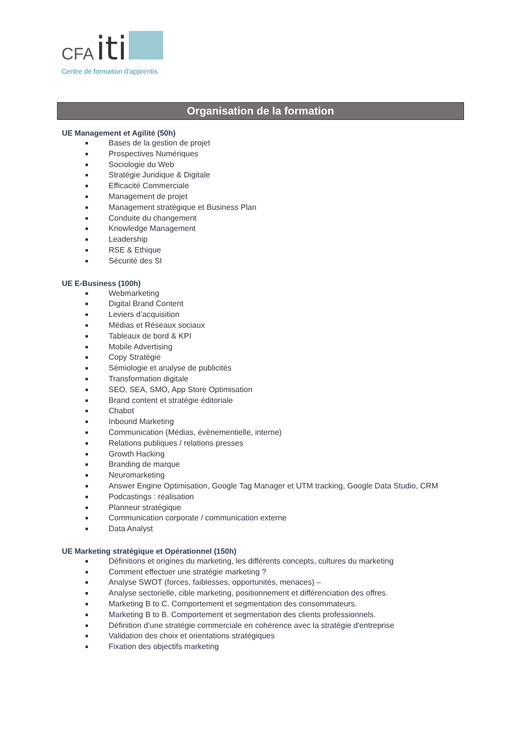CFA iti
Centre de formation d'apprentis
Organisation de la formation
UE Management et Agilité (50h)
Bases de la gestion de projet
Prospectives Numériques
Sociologie du Web
Stratégie Juridique & Digitale
Efficacité Commerciale
Management de projet
Management stratégique et Business Plan
Conduite du changement
Knowledge Management
Leadership
RSE & Ethique
Sécurité des SI
UE E-Business (100h)
Webmarketing
Digital Brand Content
Leviers d’acquisition
Médias et Réseaux sociaux
Tableaux de bord & KPI
Mobile Advertising
Copy Stratégie
Sémiologie et analyse de publicités
Transformation digitale
SEO, SEA, SMO, App Store Optimisation
Brand content et stratégie éditoriale
Chabot
Inbound Marketing
Communication (Médias, évènementielle, interne)
Relations publiques / relations presses
Growth Hacking
Branding de marque
Neuromarketing
Answer Engine Optimisation, Google Tag Manager et UTM tracking, Google Data Studio, CRM
Podcastings : réalisation
Planneur stratégique
Communication corporate / communication externe
Data Analyst
UE Marketing stratégique et Opérationnel (150h)
Définitions et origines du marketing, les différents concepts, cultures du marketing
Comment effectuer une stratégie marketing ?
Analyse SWOT (forces, faiblesses, opportunités, menaces) –
Analyse sectorielle, cible marketing, positionnement et différenciation des offres.
Marketing B to C. Comportement et segmentation des consommateurs.
Marketing B to B. Comportement et segmentation des clients professionnels.
Définition d’une stratégie commerciale en cohérence avec la stratégie d'entreprise
Validation des choix et orientations stratégiques
Fixation des objectifs marketing